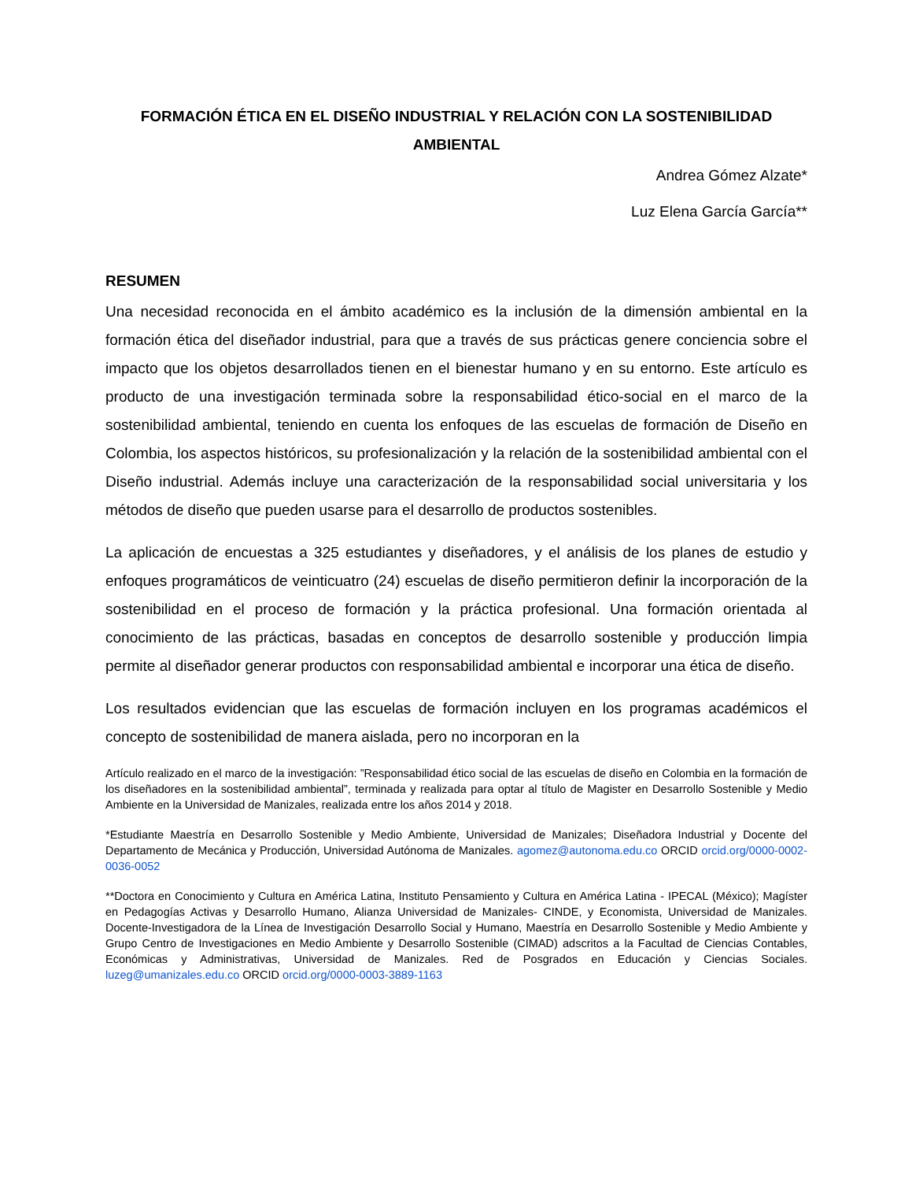FORMACIÓN ÉTICA EN EL DISEÑO INDUSTRIAL Y RELACIÓN CON LA SOSTENIBILIDAD AMBIENTAL
Andrea Gómez Alzate*
Luz Elena García García**
RESUMEN
Una necesidad reconocida en el ámbito académico es la inclusión de la dimensión ambiental en la formación ética del diseñador industrial, para que a través de sus prácticas genere conciencia sobre el impacto que los objetos desarrollados tienen en el bienestar humano y en su entorno. Este artículo es producto de una investigación terminada sobre la responsabilidad ético-social en el marco de la sostenibilidad ambiental, teniendo en cuenta los enfoques de las escuelas de formación de Diseño en Colombia, los aspectos históricos, su profesionalización y la relación de la sostenibilidad ambiental con el Diseño industrial. Además incluye una caracterización de la responsabilidad social universitaria y los métodos de diseño que pueden usarse para el desarrollo de productos sostenibles.
La aplicación de encuestas a 325 estudiantes y diseñadores, y el análisis de los planes de estudio y enfoques programáticos de veinticuatro (24) escuelas de diseño permitieron definir la incorporación de la sostenibilidad en el proceso de formación y la práctica profesional. Una formación orientada al conocimiento de las prácticas, basadas en conceptos de desarrollo sostenible y producción limpia permite al diseñador generar productos con responsabilidad ambiental e incorporar una ética de diseño.
Los resultados evidencian que las escuelas de formación incluyen en los programas académicos el concepto de sostenibilidad de manera aislada, pero no incorporan en la
Artículo realizado en el marco de la investigación: ”Responsabilidad ético social de las escuelas de diseño en Colombia en la formación de los diseñadores en la sostenibilidad ambiental”, terminada y realizada para optar al título de Magister en Desarrollo Sostenible y Medio Ambiente en la Universidad de Manizales, realizada entre los años 2014 y 2018.
*Estudiante Maestría en Desarrollo Sostenible y Medio Ambiente, Universidad de Manizales; Diseñadora Industrial y Docente del Departamento de Mecánica y Producción, Universidad Autónoma de Manizales. agomez@autonoma.edu.co ORCID orcid.org/0000-0002-0036-0052
**Doctora en Conocimiento y Cultura en América Latina, Instituto Pensamiento y Cultura en América Latina - IPECAL (México); Magíster en Pedagogías Activas y Desarrollo Humano, Alianza Universidad de Manizales- CINDE, y Economista, Universidad de Manizales. Docente-Investigadora de la Línea de Investigación Desarrollo Social y Humano, Maestría en Desarrollo Sostenible y Medio Ambiente y Grupo Centro de Investigaciones en Medio Ambiente y Desarrollo Sostenible (CIMAD) adscritos a la Facultad de Ciencias Contables, Económicas y Administrativas, Universidad de Manizales. Red de Posgrados en Educación y Ciencias Sociales. luzeg@umanizales.edu.co ORCID orcid.org/0000-0003-3889-1163